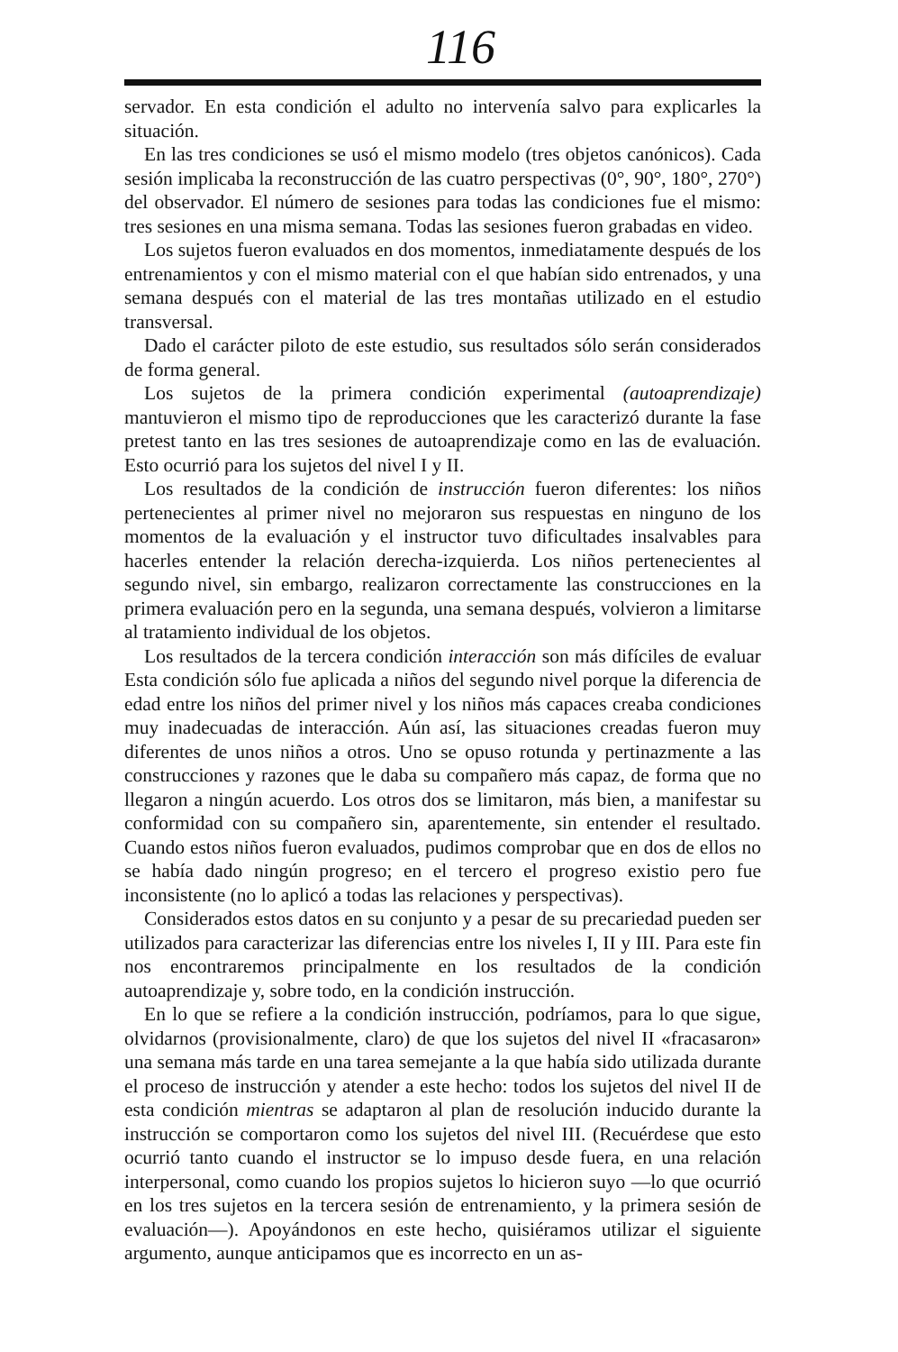116
servador. En esta condición el adulto no intervenía salvo para explicarles la situación.
En las tres condiciones se usó el mismo modelo (tres objetos canónicos). Cada sesión implicaba la reconstrucción de las cuatro perspectivas (0°, 90°, 180°, 270°) del observador. El número de sesiones para todas las condiciones fue el mismo: tres sesiones en una misma semana. Todas las sesiones fueron grabadas en video.
Los sujetos fueron evaluados en dos momentos, inmediatamente después de los entrenamientos y con el mismo material con el que habían sido entrenados, y una semana después con el material de las tres montañas utilizado en el estudio transversal.
Dado el carácter piloto de este estudio, sus resultados sólo serán considerados de forma general.
Los sujetos de la primera condición experimental (autoaprendizaje) mantuvieron el mismo tipo de reproducciones que les caracterizó durante la fase pretest tanto en las tres sesiones de autoaprendizaje como en las de evaluación. Esto ocurrió para los sujetos del nivel I y II.
Los resultados de la condición de instrucción fueron diferentes: los niños pertenecientes al primer nivel no mejoraron sus respuestas en ninguno de los momentos de la evaluación y el instructor tuvo dificultades insalvables para hacerles entender la relación derecha-izquierda. Los niños pertenecientes al segundo nivel, sin embargo, realizaron correctamente las construcciones en la primera evaluación pero en la segunda, una semana después, volvieron a limitarse al tratamiento individual de los objetos.
Los resultados de la tercera condición interacción son más difíciles de evaluar Esta condición sólo fue aplicada a niños del segundo nivel porque la diferencia de edad entre los niños del primer nivel y los niños más capaces creaba condiciones muy inadecuadas de interacción. Aún así, las situaciones creadas fueron muy diferentes de unos niños a otros. Uno se opuso rotunda y pertinazmente a las construcciones y razones que le daba su compañero más capaz, de forma que no llegaron a ningún acuerdo. Los otros dos se limitaron, más bien, a manifestar su conformidad con su compañero sin, aparentemente, sin entender el resultado. Cuando estos niños fueron evaluados, pudimos comprobar que en dos de ellos no se había dado ningún progreso; en el tercero el progreso existio pero fue inconsistente (no lo aplicó a todas las relaciones y perspectivas).
Considerados estos datos en su conjunto y a pesar de su precariedad pueden ser utilizados para caracterizar las diferencias entre los niveles I, II y III. Para este fin nos encontraremos principalmente en los resultados de la condición autoaprendizaje y, sobre todo, en la condición instrucción.
En lo que se refiere a la condición instrucción, podríamos, para lo que sigue, olvidarnos (provisionalmente, claro) de que los sujetos del nivel II «fracasaron» una semana más tarde en una tarea semejante a la que había sido utilizada durante el proceso de instrucción y atender a este hecho: todos los sujetos del nivel II de esta condición mientras se adaptaron al plan de resolución inducido durante la instrucción se comportaron como los sujetos del nivel III. (Recuérdese que esto ocurrió tanto cuando el instructor se lo impuso desde fuera, en una relación interpersonal, como cuando los propios sujetos lo hicieron suyo —lo que ocurrió en los tres sujetos en la tercera sesión de entrenamiento, y la primera sesión de evaluación—). Apoyándonos en este hecho, quisiéramos utilizar el siguiente argumento, aunque anticipamos que es incorrecto en un as-